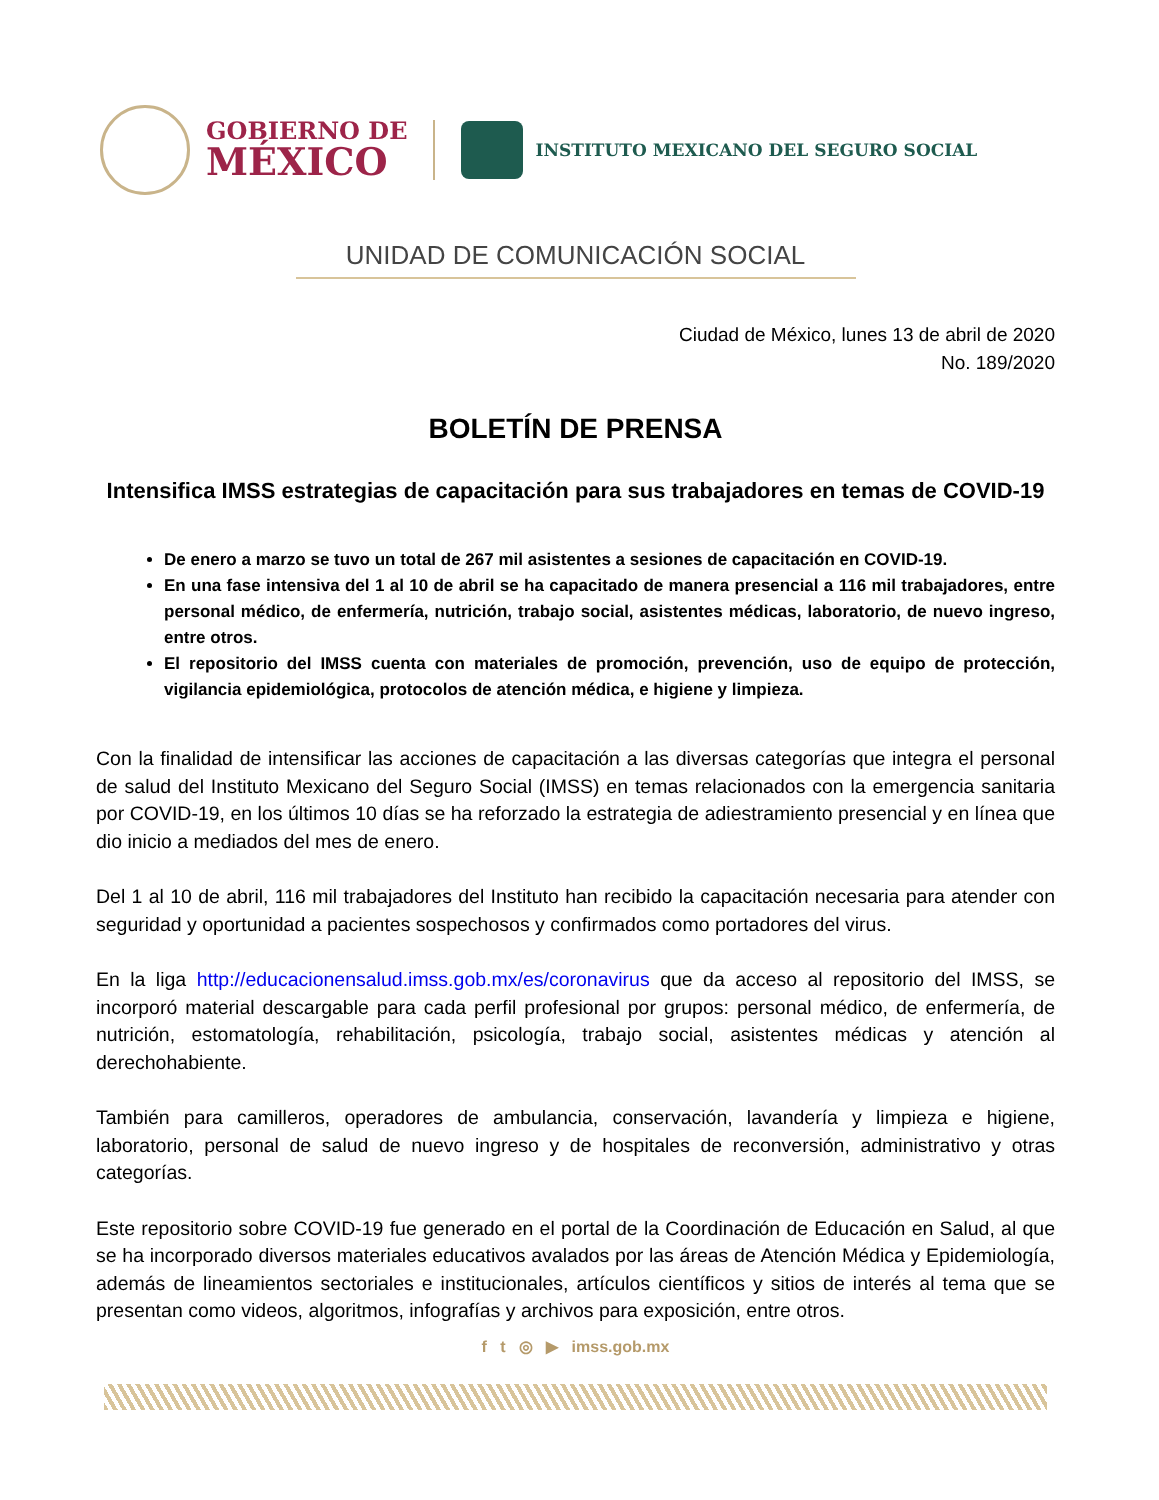GOBIERNO DE
MÉXICO
INSTITUTO MEXICANO DEL SEGURO SOCIAL
UNIDAD DE COMUNICACIÓN SOCIAL
Ciudad de México, lunes 13 de abril de 2020
No. 189/2020
BOLETÍN DE PRENSA
Intensifica IMSS estrategias de capacitación para sus trabajadores en temas de COVID-19
De enero a marzo se tuvo un total de 267 mil asistentes a sesiones de capacitación en COVID-19.
En una fase intensiva del 1 al 10 de abril se ha capacitado de manera presencial a 116 mil trabajadores, entre personal médico, de enfermería, nutrición, trabajo social, asistentes médicas, laboratorio, de nuevo ingreso, entre otros.
El repositorio del IMSS cuenta con materiales de promoción, prevención, uso de equipo de protección, vigilancia epidemiológica, protocolos de atención médica, e higiene y limpieza.
Con la finalidad de intensificar las acciones de capacitación a las diversas categorías que integra el personal de salud del Instituto Mexicano del Seguro Social (IMSS) en temas relacionados con la emergencia sanitaria por COVID-19, en los últimos 10 días se ha reforzado la estrategia de adiestramiento presencial y en línea que dio inicio a mediados del mes de enero.
Del 1 al 10 de abril, 116 mil trabajadores del Instituto han recibido la capacitación necesaria para atender con seguridad y oportunidad a pacientes sospechosos y confirmados como portadores del virus.
En la liga http://educacionensalud.imss.gob.mx/es/coronavirus que da acceso al repositorio del IMSS, se incorporó material descargable para cada perfil profesional por grupos: personal médico, de enfermería, de nutrición, estomatología, rehabilitación, psicología, trabajo social, asistentes médicas y atención al derechohabiente.
También para camilleros, operadores de ambulancia, conservación, lavandería y limpieza e higiene, laboratorio, personal de salud de nuevo ingreso y de hospitales de reconversión, administrativo y otras categorías.
Este repositorio sobre COVID-19 fue generado en el portal de la Coordinación de Educación en Salud, al que se ha incorporado diversos materiales educativos avalados por las áreas de Atención Médica y Epidemiología, además de lineamientos sectoriales e institucionales, artículos científicos y sitios de interés al tema que se presentan como videos, algoritmos, infografías y archivos para exposición, entre otros.
f t ◎ ▶ imss.gob.mx